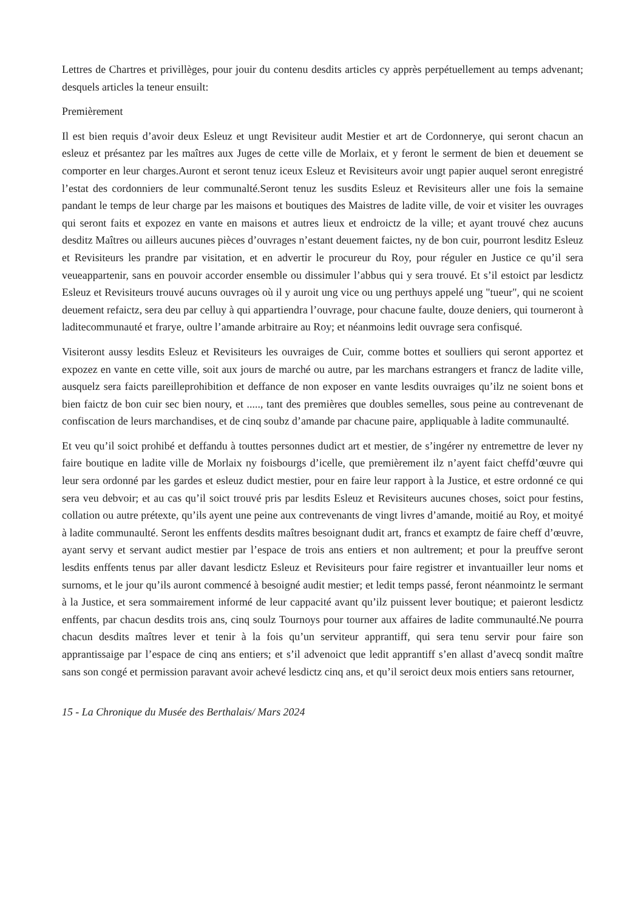Lettres de Chartres et privillèges, pour jouir du contenu desdits articles cy apprès perpétuellement au temps advenant; desquels articles la teneur ensuilt:
Premièrement
Il est bien requis d’avoir deux Esleuz et ungt Revisiteur audit Mestier et art de Cordonnerye, qui seront chacun an esleuz et présantez par les maîtres aux Juges de cette ville de Morlaix, et y feront le serment de bien et deuement se comporter en leur charges.Auront et seront tenuz iceux Esleuz et Revisiteurs avoir ungt papier auquel seront enregistré l’estat des cordonniers de leur communalté.Seront tenuz les susdits Esleuz et Revisiteurs aller une fois la semaine pandant le temps de leur charge par les maisons et boutiques des Maistres de ladite ville, de voir et visiter les ouvrages qui seront faits et expozez en vante en maisons et autres lieux et endroictz de la ville; et ayant trouvé chez aucuns desditz Maîtres ou ailleurs aucunes pièces d’ouvrages n’estant deuement faictes, ny de bon cuir, pourront lesditz Esleuz et Revisiteurs les prandre par visitation, et en advertir le procureur du Roy, pour réguler en Justice ce qu’il sera veueappartenir, sans en pouvoir accorder ensemble ou dissimuler l’abbus qui y sera trouvé. Et s’il estoict par lesdictz Esleuz et Revisiteurs trouvé aucuns ouvrages où il y auroit ung vice ou ung perthuys appelé ung "tueur", qui ne scoient deuement refaictz, sera deu par celluy à qui appartiendra l’ouvrage, pour chacune faulte, douze deniers, qui tourneront à laditecommunauté et frarye, oultre l’amande arbitraire au Roy; et néanmoins ledit ouvrage sera confisqué.
Visiteront aussy lesdits Esleuz et Revisiteurs les ouvraiges de Cuir, comme bottes et soulliers qui seront apportez et expozez en vante en cette ville, soit aux jours de marché ou autre, par les marchans estrangers et francz de ladite ville, ausquelz sera faicts pareilleprohibition et deffance de non exposer en vante lesdits ouvraiges qu’ilz ne soient bons et bien faictz de bon cuir sec bien noury, et ....., tant des premières que doubles semelles, sous peine au contrevenant de confiscation de leurs marchandises, et de cinq soubz d’amande par chacune paire, appliquable à ladite communaulté.
Et veu qu’il soict prohibé et deffandu à touttes personnes dudict art et mestier, de s’ingérer ny entremettre de lever ny faire boutique en ladite ville de Morlaix ny foisbourgs d’icelle, que premièrement ilz n’ayent faict cheffd’œuvre qui leur sera ordonné par les gardes et esleuz dudict mestier, pour en faire leur rapport à la Justice, et estre ordonné ce qui sera veu debvoir; et au cas qu’il soict trouvé pris par lesdits Esleuz et Revisiteurs aucunes choses, soict pour festins, collation ou autre prétexte, qu’ils ayent une peine aux contrevenants de vingt livres d’amande, moitié au Roy, et moityé à ladite communaulté. Seront les enffents desdits maîtres besoignant dudit art, francs et examptz de faire cheff d’œuvre, ayant servy et servant audict mestier par l’espace de trois ans entiers et non aultrement; et pour la preuffve seront lesdits enffents tenus par aller davant lesdictz Esleuz et Revisiteurs pour faire registrer et invantuailler leur noms et surnoms, et le jour qu’ils auront commencé à besoigné audit mestier; et ledit temps passé, feront néanmointz le sermant à la Justice, et sera sommairement informé de leur cappacité avant qu’ilz puissent lever boutique; et paieront lesdictz enffents, par chacun desdits trois ans, cinq soulz Tournoys pour tourner aux affaires de ladite communaulté.Ne pourra chacun desdits maîtres lever et tenir à la fois qu’un serviteur apprantiff, qui sera tenu servir pour faire son apprantissaige par l’espace de cinq ans entiers; et s’il advenoict que ledit apprantiff s’en allast d’avecq sondit maître sans son congé et permission paravant avoir achevé lesdictz cinq ans, et qu’il seroict deux mois entiers sans retourner,
15 - La Chronique du Musée des Berthalais/ Mars 2024